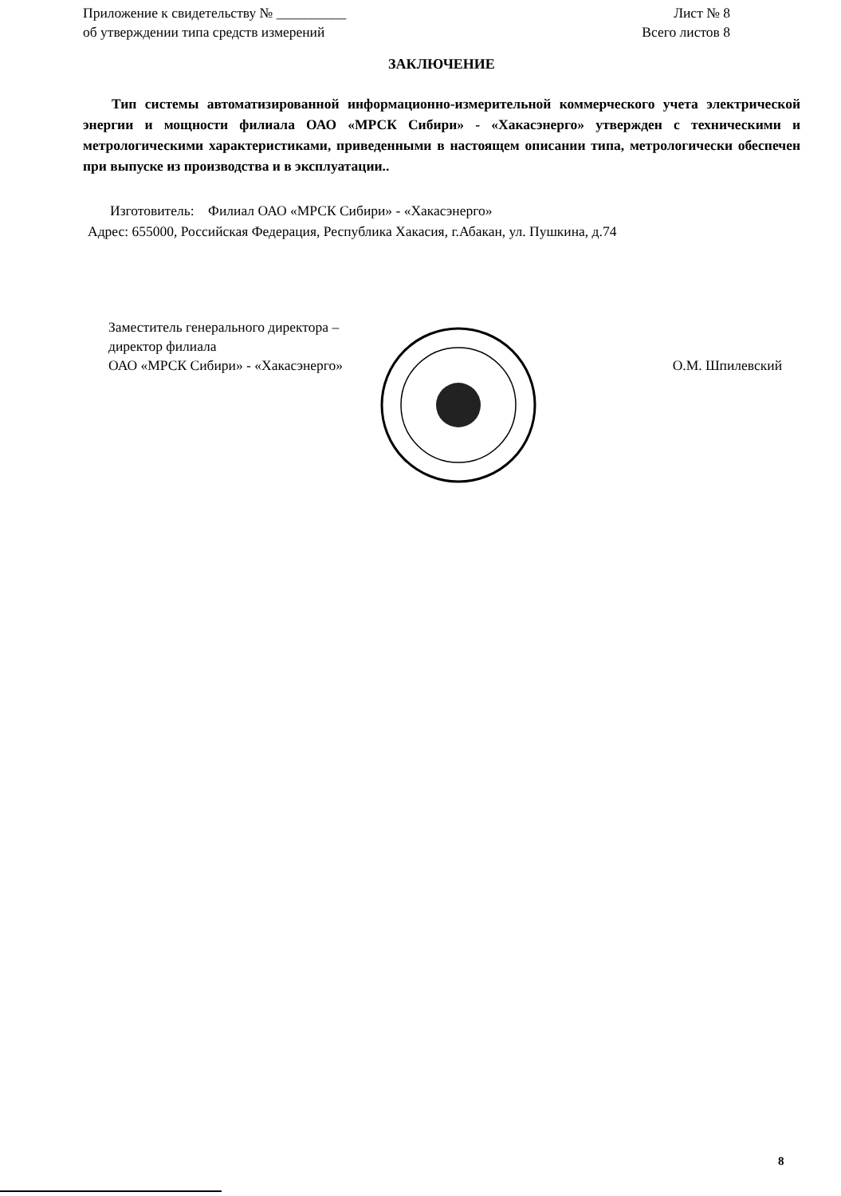Приложение к свидетельству № __________
об утверждении типа средств измерений
Лист № 8
Всего листов 8
ЗАКЛЮЧЕНИЕ
Тип системы автоматизированной информационно-измерительной коммерческого учета электрической энергии и мощности филиала ОАО «МРСК Сибири» - «Хакасэнерго» утвержден с техническими и метрологическими характеристиками, приведенными в настоящем описании типа, метрологически обеспечен при выпуске из производства и в эксплуатации..
Изготовитель: Филиал ОАО «МРСК Сибири» - «Хакасэнерго»
Адрес: 655000, Российская Федерация, Республика Хакасия, г.Абакан, ул. Пушкина, д.74
Заместитель генерального директора –
директор филиала
ОАО «МРСК Сибири» - «Хакасэнерго»
О.М. Шпилевский
8